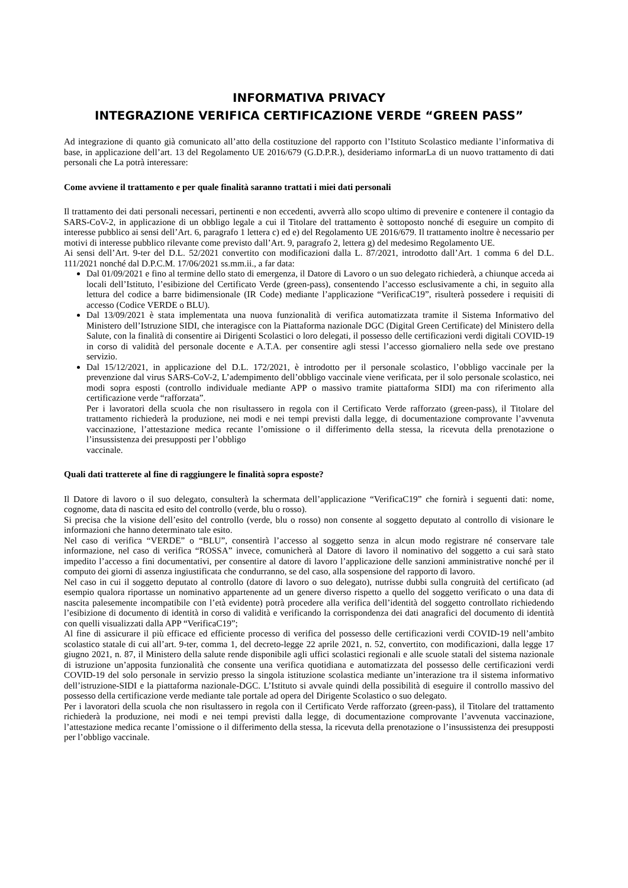INFORMATIVA PRIVACY
INTEGRAZIONE VERIFICA CERTIFICAZIONE VERDE “GREEN PASS”
Ad integrazione di quanto già comunicato all’atto della costituzione del rapporto con l’Istituto Scolastico mediante l’informativa di base, in applicazione dell’art. 13 del Regolamento UE 2016/679 (G.D.P.R.), desideriamo informarLa di un nuovo trattamento di dati personali che La potrà interessare:
Come avviene il trattamento e per quale finalità saranno trattati i miei dati personali
Il trattamento dei dati personali necessari, pertinenti e non eccedenti, avverrà allo scopo ultimo di prevenire e contenere il contagio da SARS-CoV-2, in applicazione di un obbligo legale a cui il Titolare del trattamento è sottoposto nonché di eseguire un compito di interesse pubblico ai sensi dell’Art. 6, paragrafo 1 lettera c) ed e) del Regolamento UE 2016/679. Il trattamento inoltre è necessario per motivi di interesse pubblico rilevante come previsto dall’Art. 9, paragrafo 2, lettera g) del medesimo Regolamento UE.
Ai sensi dell’Art. 9-ter del D.L. 52/2021 convertito con modificazioni dalla L. 87/2021, introdotto dall’Art. 1 comma 6 del D.L. 111/2021 nonché dal D.P.C.M. 17/06/2021 ss.mm.ii., a far data:
Dal 01/09/2021 e fino al termine dello stato di emergenza, il Datore di Lavoro o un suo delegato richiederà, a chiunque acceda ai locali dell’Istituto, l’esibizione del Certificato Verde (green-pass), consentendo l’accesso esclusivamente a chi, in seguito alla lettura del codice a barre bidimensionale (IR Code) mediante l’applicazione “VerificaC19”, risulterà possedere i requisiti di accesso (Codice VERDE o BLU).
Dal 13/09/2021 è stata implementata una nuova funzionalità di verifica automatizzata tramite il Sistema Informativo del Ministero dell’Istruzione SIDI, che interagisce con la Piattaforma nazionale DGC (Digital Green Certificate) del Ministero della Salute, con la finalità di consentire ai Dirigenti Scolastici o loro delegati, il possesso delle certificazioni verdi digitali COVID-19 in corso di validità del personale docente e A.T.A. per consentire agli stessi l’accesso giornaliero nella sede ove prestano servizio.
Dal 15/12/2021, in applicazione del D.L. 172/2021, è introdotto per il personale scolastico, l’obbligo vaccinale per la prevenzione dal virus SARS-CoV-2, L’adempimento dell’obbligo vaccinale viene verificata, per il solo personale scolastico, nei modi sopra esposti (controllo individuale mediante APP o massivo tramite piattaforma SIDI) ma con riferimento alla certificazione verde “rafforzata”.
Per i lavoratori della scuola che non risultassero in regola con il Certificato Verde rafforzato (green-pass), il Titolare del trattamento richiederà la produzione, nei modi e nei tempi previsti dalla legge, di documentazione comprovante l’avvenuta vaccinazione, l’attestazione medica recante l’omissione o il differimento della stessa, la ricevuta della prenotazione o l’insussistenza dei presupposti per l’obbligo
vaccinale.
Quali dati tratterete al fine di raggiungere le finalità sopra esposte?
Il Datore di lavoro o il suo delegato, consulterà la schermata dell’applicazione “VerificaC19” che fornirà i seguenti dati: nome, cognome, data di nascita ed esito del controllo (verde, blu o rosso).
Si precisa che la visione dell’esito del controllo (verde, blu o rosso) non consente al soggetto deputato al controllo di visionare le informazioni che hanno determinato tale esito.
Nel caso di verifica “VERDE” o “BLU”, consentirà l’accesso al soggetto senza in alcun modo registrare né conservare tale informazione, nel caso di verifica “ROSSA” invece, comunicherà al Datore di lavoro il nominativo del soggetto a cui sarà stato impedito l’accesso a fini documentativi, per consentire al datore di lavoro l’applicazione delle sanzioni amministrative nonché per il computo dei giorni di assenza ingiustificata che condurranno, se del caso, alla sospensione del rapporto di lavoro.
Nel caso in cui il soggetto deputato al controllo (datore di lavoro o suo delegato), nutrisse dubbi sulla congruità del certificato (ad esempio qualora riportasse un nominativo appartenente ad un genere diverso rispetto a quello del soggetto verificato o una data di nascita palesemente incompatibile con l’età evidente) potrà procedere alla verifica dell’identità del soggetto controllato richiedendo l’esibizione di documento di identità in corso di validità e verificando la corrispondenza dei dati anagrafici del documento di identità con quelli visualizzati dalla APP “VerificaC19”;
Al fine di assicurare il più efficace ed efficiente processo di verifica del possesso delle certificazioni verdi COVID-19 nell’ambito scolastico statale di cui all’art. 9-ter, comma 1, del decreto-legge 22 aprile 2021, n. 52, convertito, con modificazioni, dalla legge 17 giugno 2021, n. 87, il Ministero della salute rende disponibile agli uffici scolastici regionali e alle scuole statali del sistema nazionale di istruzione un’apposita funzionalità che consente una verifica quotidiana e automatizzata del possesso delle certificazioni verdi COVID-19 del solo personale in servizio presso la singola istituzione scolastica mediante un’interazione tra il sistema informativo dell’istruzione-SIDI e la piattaforma nazionale-DGC. L’Istituto si avvale quindi della possibilità di eseguire il controllo massivo del possesso della certificazione verde mediante tale portale ad opera del Dirigente Scolastico o suo delegato.
Per i lavoratori della scuola che non risultassero in regola con il Certificato Verde rafforzato (green-pass), il Titolare del trattamento richiederà la produzione, nei modi e nei tempi previsti dalla legge, di documentazione comprovante l’avvenuta vaccinazione, l’attestazione medica recante l’omissione o il differimento della stessa, la ricevuta della prenotazione o l’insussistenza dei presupposti per l’obbligo vaccinale.